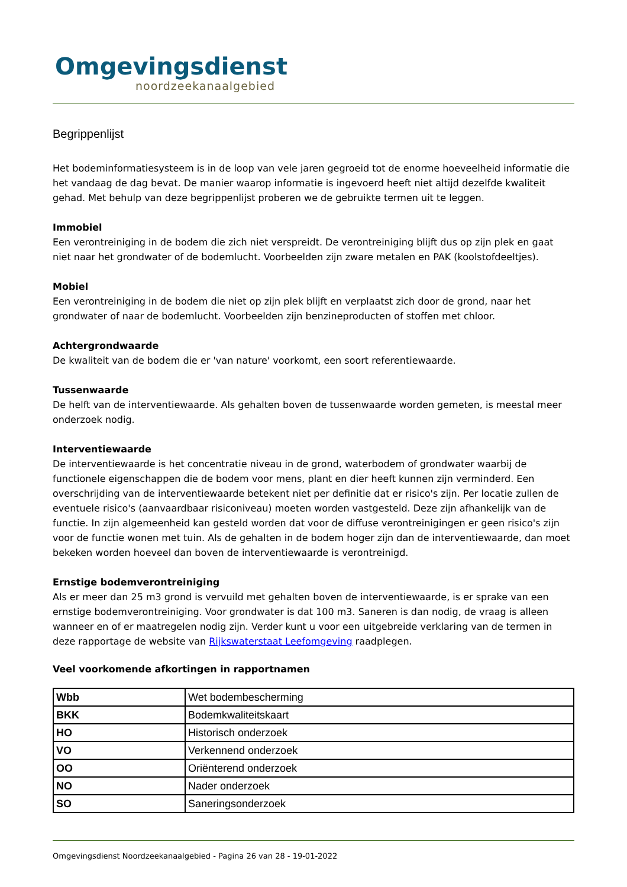Omgevingsdienst
noordzeekanaalgebied
Begrippenlijst
Het bodeminformatiesysteem is in de loop van vele jaren gegroeid tot de enorme hoeveelheid informatie die het vandaag de dag bevat. De manier waarop informatie is ingevoerd heeft niet altijd dezelfde kwaliteit gehad. Met behulp van deze begrippenlijst proberen we de gebruikte termen uit te leggen.
Immobiel
Een verontreiniging in de bodem die zich niet verspreidt. De verontreiniging blijft dus op zijn plek en gaat niet naar het grondwater of de bodemlucht. Voorbeelden zijn zware metalen en PAK (koolstofdeeltjes).
Mobiel
Een verontreiniging in de bodem die niet op zijn plek blijft en verplaatst zich door de grond, naar het grondwater of naar de bodemlucht. Voorbeelden zijn benzineproducten of stoffen met chloor.
Achtergrondwaarde
De kwaliteit van de bodem die er 'van nature' voorkomt, een soort referentiewaarde.
Tussenwaarde
De helft van de interventiewaarde. Als gehalten boven de tussenwaarde worden gemeten, is meestal meer onderzoek nodig.
Interventiewaarde
De interventiewaarde is het concentratie niveau in de grond, waterbodem of grondwater waarbij de functionele eigenschappen die de bodem voor mens, plant en dier heeft kunnen zijn verminderd. Een overschrijding van de interventiewaarde betekent niet per definitie dat er risico's zijn. Per locatie zullen de eventuele risico's (aanvaardbaar risiconiveau) moeten worden vastgesteld. Deze zijn afhankelijk van de functie. In zijn algemeenheid kan gesteld worden dat voor de diffuse verontreinigingen er geen risico's zijn voor de functie wonen met tuin. Als de gehalten in de bodem hoger zijn dan de interventiewaarde, dan moet bekeken worden hoeveel dan boven de interventiewaarde is verontreinigd.
Ernstige bodemverontreiniging
Als er meer dan 25 m3 grond is vervuild met gehalten boven de interventiewaarde, is er sprake van een ernstige bodemverontreiniging. Voor grondwater is dat 100 m3. Saneren is dan nodig, de vraag is alleen wanneer en of er maatregelen nodig zijn. Verder kunt u voor een uitgebreide verklaring van de termen in deze rapportage de website van Rijkswaterstaat Leefomgeving raadplegen.
Veel voorkomende afkortingen in rapportnamen
| Wbb | Wet bodembescherming |
| BKK | Bodemkwaliteitskaart |
| HO | Historisch onderzoek |
| VO | Verkennend onderzoek |
| OO | Oriënterend onderzoek |
| NO | Nader onderzoek |
| SO | Saneringsonderzoek |
Omgevingsdienst Noordzeekanaalgebied - Pagina 26 van 28 - 19-01-2022